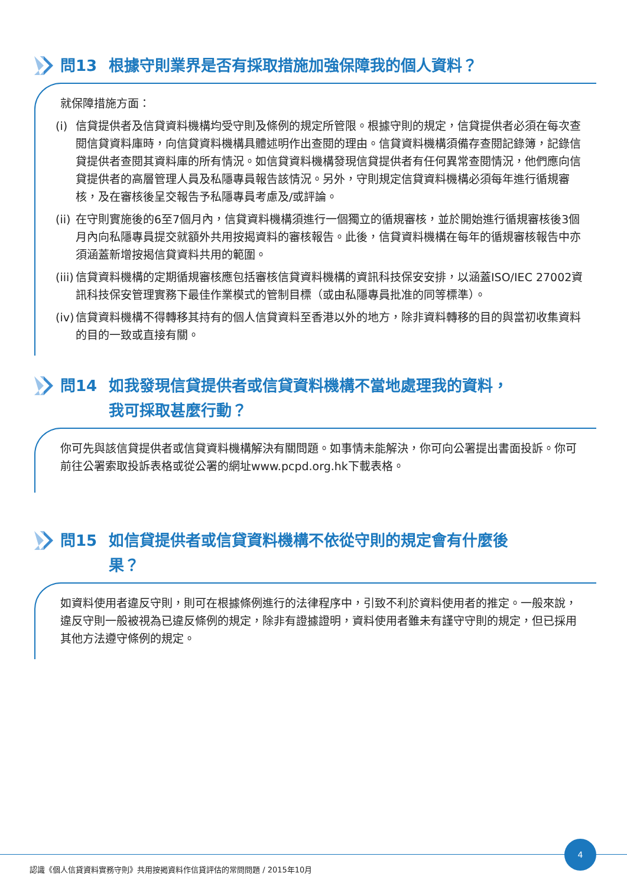問13 根據守則業界是否有採取措施加強保障我的個人資料？
就保障措施方面：
(i)
信貸提供者及信貸資料機構均受守則及條例的規定所管限。根據守則的規定，信貸提供者必須在每次查閱信貸資料庫時，向信貸資料機構具體述明作出查閱的理由。信貸資料機構須備存查閱記錄簿，記錄信貸提供者查閱其資料庫的所有情況。如信貸資料機構發現信貸提供者有任何異常查閱情況，他們應向信貸提供者的高層管理人員及私隱專員報告該情況。另外，守則規定信貸資料機構必須每年進行循規審核，及在審核後呈交報告予私隱專員考慮及/或評論。
(ii)
在守則實施後的6至7個月內，信貸資料機構須進行一個獨立的循規審核，並於開始進行循規審核後3個月內向私隱專員提交就額外共用按揭資料的審核報告。此後，信貸資料機構在每年的循規審核報告中亦須涵蓋新增按揭信貸資料共用的範圍。
(iii)
信貸資料機構的定期循規審核應包括審核信貸資料機構的資訊科技保安安排，以涵蓋ISO/IEC 27002資訊科技保安管理實務下最佳作業模式的管制目標（或由私隱專員批准的同等標準）。
(iv)
信貸資料機構不得轉移其持有的個人信貸資料至香港以外的地方，除非資料轉移的目的與當初收集資料的目的一致或直接有關。
問14 如我發現信貸提供者或信貸資料機構不當地處理我的資料，
我可採取甚麼行動？
你可先與該信貸提供者或信貸資料機構解決有關問題。如事情未能解決，你可向公署提出書面投訴。你可前往公署索取投訴表格或從公署的網址www.pcpd.org.hk下載表格。
問15 如信貸提供者或信貸資料機構不依從守則的規定會有什麼後
果？
如資料使用者違反守則，則可在根據條例進行的法律程序中，引致不利於資料使用者的推定。一般來說，違反守則一般被視為已違反條例的規定，除非有證據證明，資料使用者雖未有謹守守則的規定，但已採用其他方法遵守條例的規定。
4
認識《個人信貸資料實務守則》共用按揭資料作信貸評估的常問問題 / 2015年10月